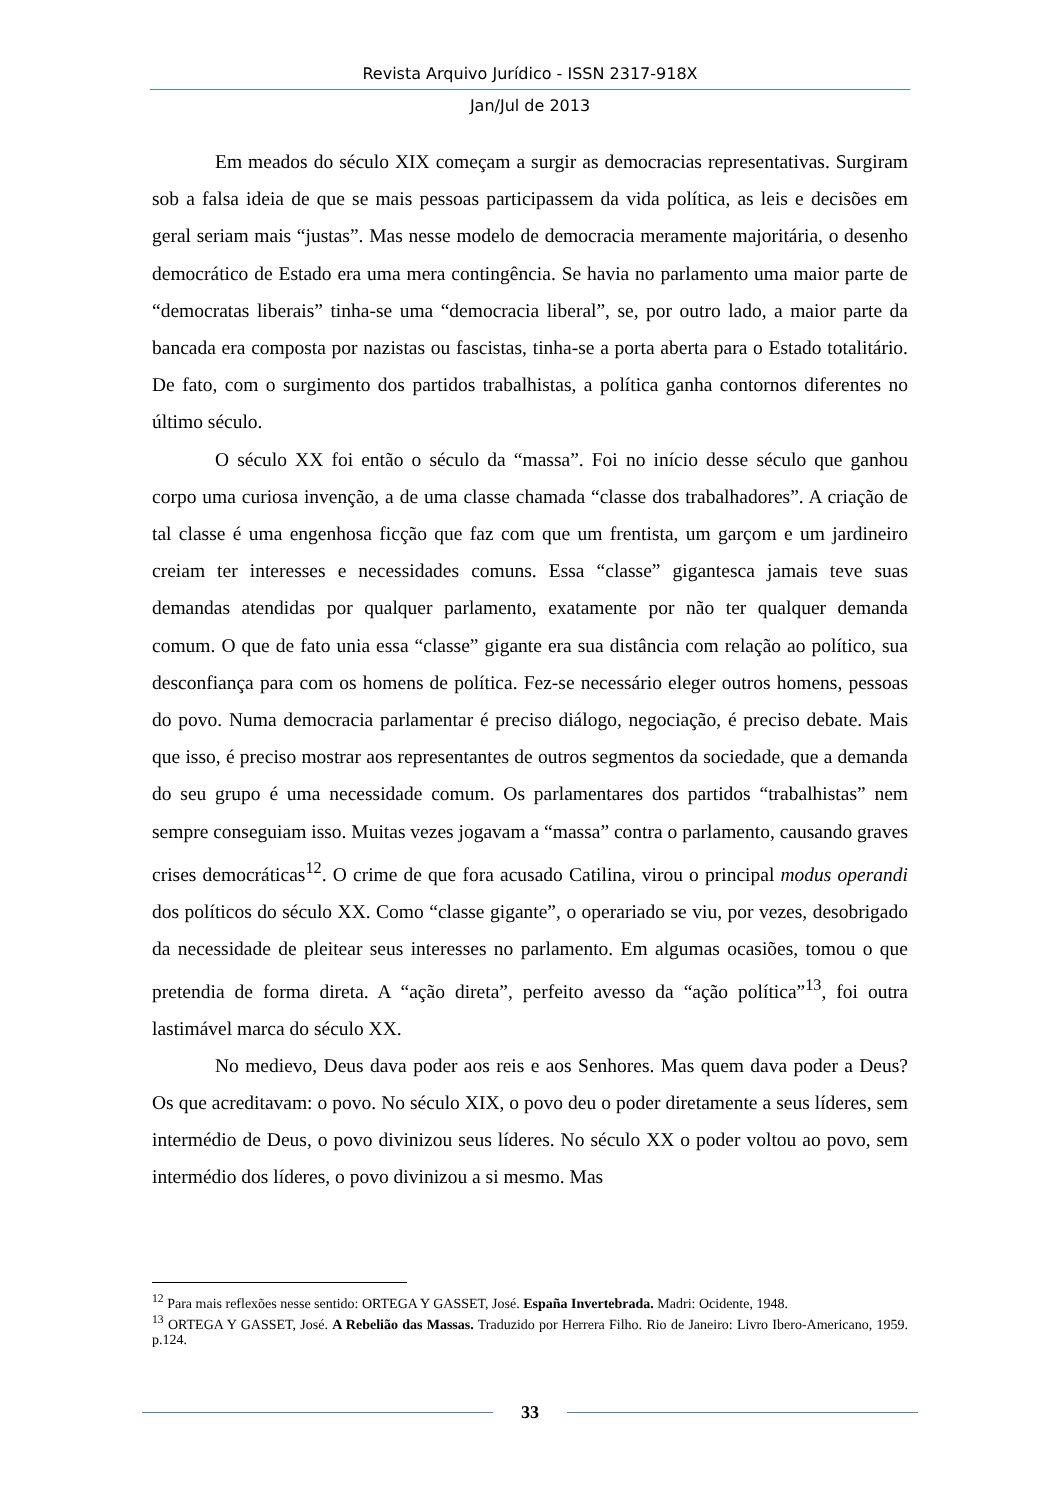Revista Arquivo Jurídico - ISSN 2317-918X
Jan/Jul de 2013
Em meados do século XIX começam a surgir as democracias representativas. Surgiram sob a falsa ideia de que se mais pessoas participassem da vida política, as leis e decisões em geral seriam mais “justas”. Mas nesse modelo de democracia meramente majoritária, o desenho democrático de Estado era uma mera contingência. Se havia no parlamento uma maior parte de “democratas liberais” tinha-se uma “democracia liberal”, se, por outro lado, a maior parte da bancada era composta por nazistas ou fascistas, tinha-se a porta aberta para o Estado totalitário. De fato, com o surgimento dos partidos trabalhistas, a política ganha contornos diferentes no último século.
O século XX foi então o século da “massa”. Foi no início desse século que ganhou corpo uma curiosa invenção, a de uma classe chamada “classe dos trabalhadores”. A criação de tal classe é uma engenhosa ficção que faz com que um frentista, um garçom e um jardineiro creiam ter interesses e necessidades comuns. Essa “classe” gigantesca jamais teve suas demandas atendidas por qualquer parlamento, exatamente por não ter qualquer demanda comum. O que de fato unia essa “classe” gigante era sua distância com relação ao político, sua desconfiança para com os homens de política. Fez-se necessário eleger outros homens, pessoas do povo. Numa democracia parlamentar é preciso diálogo, negociação, é preciso debate. Mais que isso, é preciso mostrar aos representantes de outros segmentos da sociedade, que a demanda do seu grupo é uma necessidade comum. Os parlamentares dos partidos “trabalhistas” nem sempre conseguiam isso. Muitas vezes jogavam a “massa” contra o parlamento, causando graves crises democráticas<sup>12</sup>. O crime de que fora acusado Catilina, virou o principal modus operandi dos políticos do século XX. Como “classe gigante”, o operariado se viu, por vezes, desobrigado da necessidade de pleitear seus interesses no parlamento. Em algumas ocasiões, tomou o que pretendia de forma direta. A “ação direta”, perfeito avesso da “ação política”<sup>13</sup>, foi outra lastimável marca do século XX.
No medievo, Deus dava poder aos reis e aos Senhores. Mas quem dava poder a Deus? Os que acreditavam: o povo. No século XIX, o povo deu o poder diretamente a seus líderes, sem intermédio de Deus, o povo divinizou seus líderes. No século XX o poder voltou ao povo, sem intermédio dos líderes, o povo divinizou a si mesmo. Mas
<sup>12</sup> Para mais reflexões nesse sentido: ORTEGA Y GASSET, José. España Invertebrada. Madri: Ocidente, 1948.
<sup>13</sup> ORTEGA Y GASSET, José. A Rebelião das Massas. Traduzido por Herrera Filho. Rio de Janeiro: Livro Ibero-Americano, 1959. p.124.
33